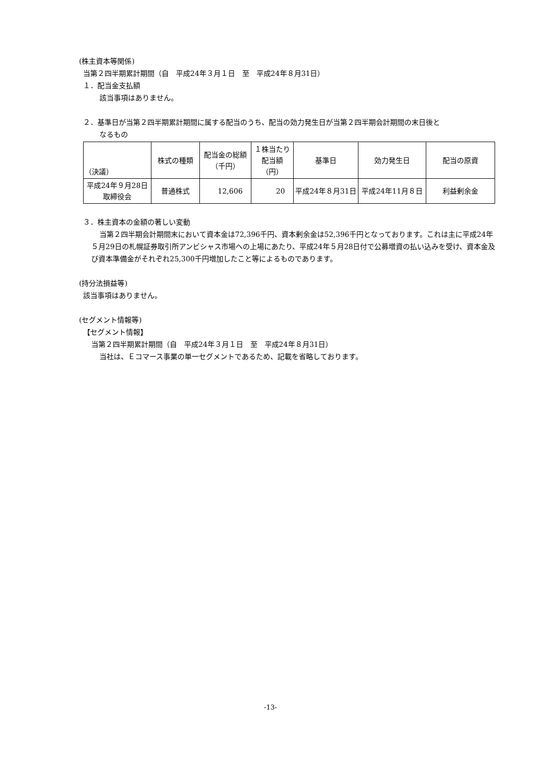(株主資本等関係)
当第２四半期累計期間（自　平成24年３月１日　至　平成24年８月31日）
１．配当金支払額
該当事項はありません。
２．基準日が当第２四半期累計期間に属する配当のうち、配当の効力発生日が当第２四半期会計期間の末日後と
なるもの
| （決議） | 株式の種類 | 配当金の総額 （千円） | １株当たり 配当額 （円） | 基準日 | 効力発生日 | 配当の原資 |
| --- | --- | --- | --- | --- | --- | --- |
| 平成24年９月28日 取締役会 | 普通株式 | 12,606 | 20 | 平成24年８月31日 | 平成24年11月８日 | 利益剰余金 |
３．株主資本の金額の著しい変動
当第２四半期会計期間末において資本金は72,396千円、資本剰余金は52,396千円となっております。これは主に平成24年５月29日の札幌証券取引所アンビシャス市場への上場にあたり、平成24年５月28日付で公募増資の払い込みを受け、資本金及び資本準備金がそれぞれ25,300千円増加したこと等によるものであります。
(持分法損益等)
該当事項はありません。
(セグメント情報等)
【セグメント情報】
当第２四半期累計期間（自　平成24年３月１日　至　平成24年８月31日）
当社は、Ｅコマース事業の単一セグメントであるため、記載を省略しております。
-13-